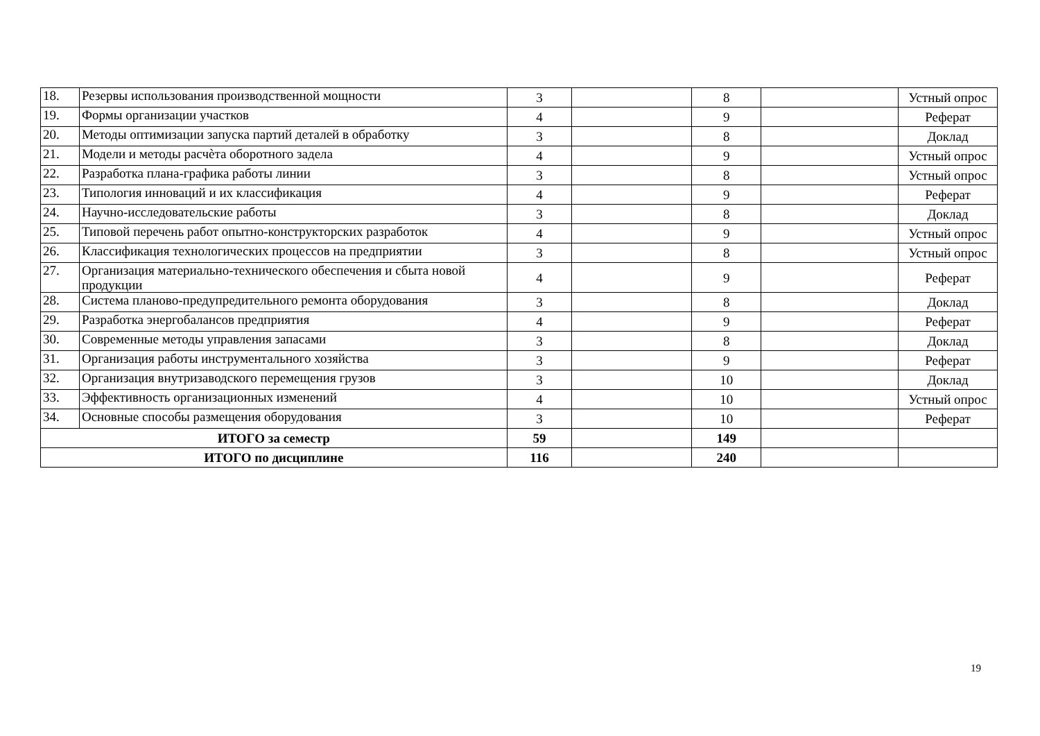| 18. | Резервы использования производственной мощности | 3 | | 8 | | Устный опрос |
| 19. | Формы организации участков | 4 | | 9 | | Реферат |
| 20. | Методы оптимизации запуска партий деталей в обработку | 3 | | 8 | | Доклад |
| 21. | Модели и методы расчѐта оборотного задела | 4 | | 9 | | Устный опрос |
| 22. | Разработка плана-графика работы линии | 3 | | 8 | | Устный опрос |
| 23. | Типология инноваций и их классификация | 4 | | 9 | | Реферат |
| 24. | Научно-исследовательские работы | 3 | | 8 | | Доклад |
| 25. | Типовой перечень работ опытно-конструкторских разработок | 4 | | 9 | | Устный опрос |
| 26. | Классификация технологических процессов на предприятии | 3 | | 8 | | Устный опрос |
| 27. | Организация материально-технического обеспечения и сбыта новой продукции | 4 | | 9 | | Реферат |
| 28. | Система планово-предупредительного ремонта оборудования | 3 | | 8 | | Доклад |
| 29. | Разработка энергобалансов предприятия | 4 | | 9 | | Реферат |
| 30. | Современные методы управления запасами | 3 | | 8 | | Доклад |
| 31. | Организация работы инструментального хозяйства | 3 | | 9 | | Реферат |
| 32. | Организация внутризаводского перемещения грузов | 3 | | 10 | | Доклад |
| 33. | Эффективность организационных изменений | 4 | | 10 | | Устный опрос |
| 34. | Основные способы размещения оборудования | 3 | | 10 | | Реферат |
| ИТОГО за семестр | | 59 | | 149 | | |
| ИТОГО по дисциплине | | 116 | | 240 | | |
19